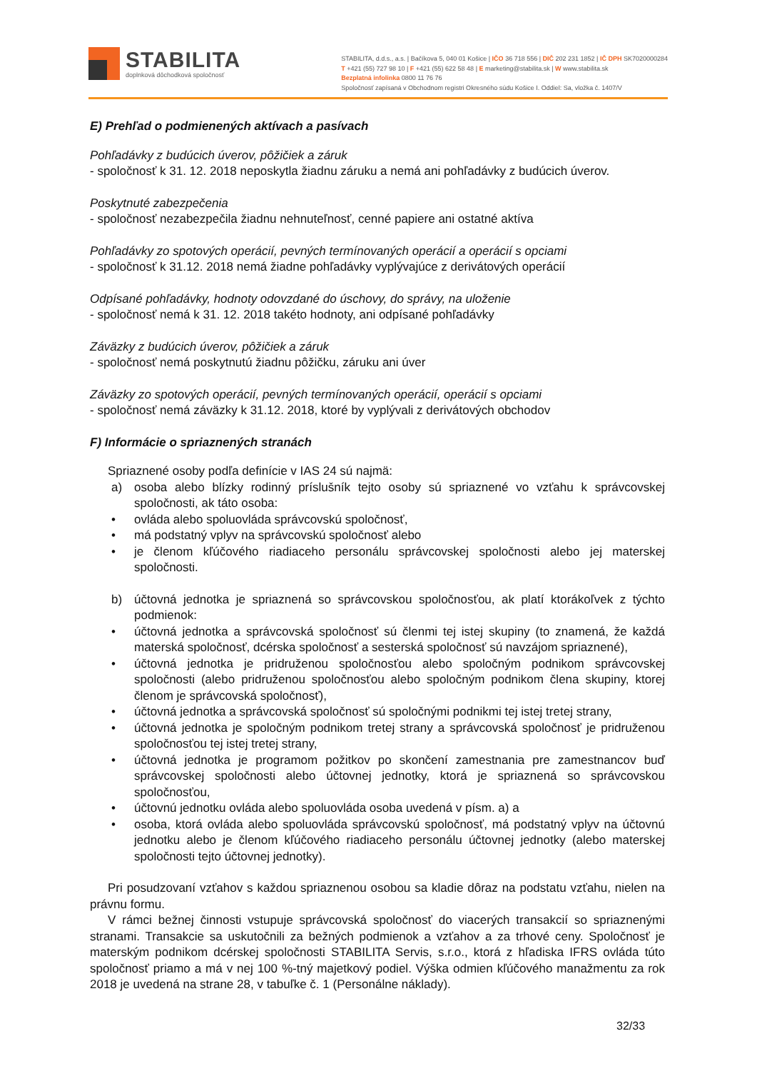STABILITA
doplnková dôchodková spoločnosť
STABILITA, d.d.s., a.s. | Bačíkova 5, 040 01 Košice | IČO 36 718 556 | DIČ 202 231 1852 | IČ DPH SK7020000284
T +421 (55) 727 98 10 | F +421 (55) 622 58 48 | E marketing@stabilita.sk | W www.stabilita.sk
Bezplatná infolinka 0800 11 76 76
Spoločnosť zapísaná v Obchodnom registri Okresného súdu Košice I. Oddiel: Sa, vložka č. 1407/V
E) Prehľad o podmienených aktívach a pasívach
Pohľadávky z budúcich úverov, pôžičiek a záruk
- spoločnosť k 31. 12. 2018 neposkytla žiadnu záruku a nemá ani pohľadávky z budúcich úverov.
Poskytnuté zabezpečenia
- spoločnosť nezabezpečila žiadnu nehnuteľnosť, cenné papiere ani ostatné aktíva
Pohľadávky zo spotových operácií, pevných termínovaných operácií a operácií s opciami
- spoločnosť k 31.12. 2018 nemá žiadne pohľadávky vyplývajúce z derivátových operácií
Odpísané pohľadávky, hodnoty odovzdané do úschovy, do správy, na uloženie
- spoločnosť nemá k 31. 12. 2018 takéto hodnoty, ani odpísané pohľadávky
Záväzky z budúcich úverov, pôžičiek a záruk
- spoločnosť nemá poskytnutú žiadnu pôžičku, záruku ani úver
Záväzky zo spotových operácií, pevných termínovaných operácií, operácií s opciami
- spoločnosť nemá záväzky k 31.12. 2018, ktoré by vyplývali z derivátových obchodov
F) Informácie o spriaznených stranách
Spriaznené osoby podľa definície v IAS 24 sú najmä:
a) osoba alebo blízky rodinný príslušník tejto osoby sú spriaznené vo vzťahu k správcovskej spoločnosti, ak táto osoba:
• ovláda alebo spoluovláda správcovskú spoločnosť,
• má podstatný vplyv na správcovskú spoločnosť alebo
• je členom kľúčového riadiaceho personálu správcovskej spoločnosti alebo jej materskej spoločnosti.
b) účtovná jednotka je spriaznená so správcovskou spoločnosťou, ak platí ktorákoľvek z týchto podmienok:
• účtovná jednotka a správcovská spoločnosť sú členmi tej istej skupiny (to znamená, že každá materská spoločnosť, dcérska spoločnosť a sesterská spoločnosť sú navzájom spriaznené),
• účtovná jednotka je pridruženou spoločnosťou alebo spoločným podnikom správcovskej spoločnosti (alebo pridruženou spoločnosťou alebo spoločným podnikom člena skupiny, ktorej členom je správcovská spoločnosť),
• účtovná jednotka a správcovská spoločnosť sú spoločnými podnikmi tej istej tretej strany,
• účtovná jednotka je spoločným podnikom tretej strany a správcovská spoločnosť je pridruženou spoločnosťou tej istej tretej strany,
• účtovná jednotka je programom požitkov po skončení zamestnania pre zamestnancov buď správcovskej spoločnosti alebo účtovnej jednotky, ktorá je spriaznená so správcovskou spoločnosťou,
• účtovnú jednotku ovláda alebo spoluovláda osoba uvedená v písm. a) a
• osoba, ktorá ovláda alebo spoluovláda správcovskú spoločnosť, má podstatný vplyv na účtovnú jednotku alebo je členom kľúčového riadiaceho personálu účtovnej jednotky (alebo materskej spoločnosti tejto účtovnej jednotky).
Pri posudzovaní vzťahov s každou spriaznenou osobou sa kladie dôraz na podstatu vzťahu, nielen na právnu formu.
V rámci bežnej činnosti vstupuje správcovská spoločnosť do viacerých transakcií so spriaznenými stranami. Transakcie sa uskutočnili za bežných podmienok a vzťahov a za trhové ceny. Spoločnosť je materským podnikom dcérskej spoločnosti STABILITA Servis, s.r.o., ktorá z hľadiska IFRS ovláda túto spoločnosť priamo a má v nej 100 %-tný majetkový podiel. Výška odmien kľúčového manažmentu za rok 2018 je uvedená na strane 28, v tabuľke č. 1 (Personálne náklady).
32/33